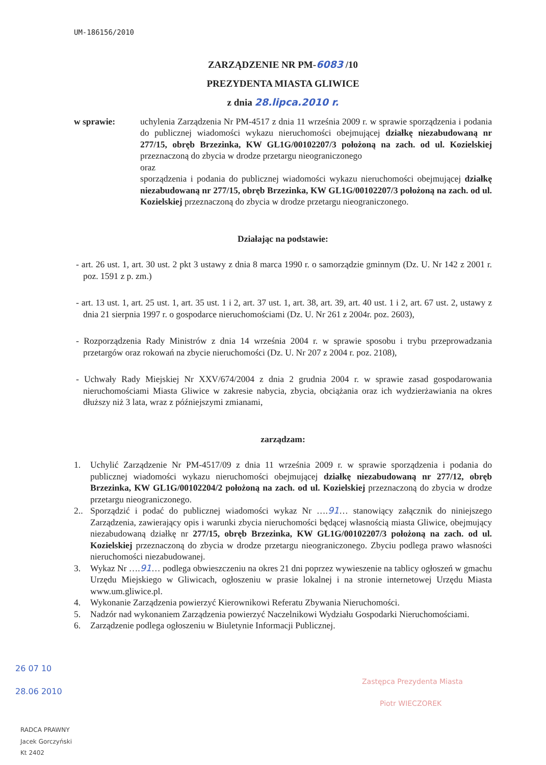UM-186156/2010
ZARZĄDZENIE NR PM-6083 /10
PREZYDENTA MIASTA GLIWICE
z dnia 28.lipca.2010 r.
w sprawie: uchylenia Zarządzenia Nr PM-4517 z dnia 11 września 2009 r. w sprawie sporządzenia i podania do publicznej wiadomości wykazu nieruchomości obejmującej działkę niezabudowaną nr 277/15, obręb Brzezinka, KW GL1G/00102207/3 położoną na zach. od ul. Kozielskiej przeznaczoną do zbycia w drodze przetargu nieograniczonego
oraz
sporządzenia i podania do publicznej wiadomości wykazu nieruchomości obejmującej działkę niezabudowaną nr 277/15, obręb Brzezinka, KW GL1G/00102207/3 położoną na zach. od ul. Kozielskiej przeznaczoną do zbycia w drodze przetargu nieograniczonego.
Działając na podstawie:
- art. 26 ust. 1, art. 30 ust. 2 pkt 3 ustawy z dnia 8 marca 1990 r. o samorządzie gminnym (Dz. U. Nr 142 z 2001 r. poz. 1591 z p. zm.)
- art. 13 ust. 1, art. 25 ust. 1, art. 35 ust. 1 i 2, art. 37 ust. 1, art. 38, art. 39, art. 40 ust. 1 i 2, art. 67 ust. 2, ustawy z dnia 21 sierpnia 1997 r. o gospodarce nieruchomościami (Dz. U. Nr 261 z 2004r. poz. 2603),
- Rozporządzenia Rady Ministrów z dnia 14 września 2004 r. w sprawie sposobu i trybu przeprowadzania przetargów oraz rokowań na zbycie nieruchomości (Dz. U. Nr 207 z 2004 r. poz. 2108),
- Uchwały Rady Miejskiej Nr XXV/674/2004 z dnia 2 grudnia 2004 r. w sprawie zasad gospodarowania nieruchomościami Miasta Gliwice w zakresie nabycia, zbycia, obciążania oraz ich wydzierżawiania na okres dłuższy niż 3 lata, wraz z późniejszymi zmianami,
zarządzam:
1. Uchylić Zarządzenie Nr PM-4517/09 z dnia 11 września 2009 r. w sprawie sporządzenia i podania do publicznej wiadomości wykazu nieruchomości obejmującej działkę niezabudowaną nr 277/12, obręb Brzezinka, KW GL1G/00102204/2 położoną na zach. od ul. Kozielskiej przeznaczoną do zbycia w drodze przetargu nieograniczonego.
2.. Sporządzić i podać do publicznej wiadomości wykaz Nr ….91… stanowiący załącznik do niniejszego Zarządzenia, zawierający opis i warunki zbycia nieruchomości będącej własnością miasta Gliwice, obejmujący niezabudowaną działkę nr 277/15, obręb Brzezinka, KW GL1G/00102207/3 położoną na zach. od ul. Kozielskiej przeznaczoną do zbycia w drodze przetargu nieograniczonego. Zbyciu podlega prawo własności nieruchomości niezabudowanej.
3. Wykaz Nr ….91… podlega obwieszczeniu na okres 21 dni poprzez wywieszenie na tablicy ogłoszeń w gmachu Urzędu Miejskiego w Gliwicach, ogłoszeniu w prasie lokalnej i na stronie internetowej Urzędu Miasta www.um.gliwice.pl.
4. Wykonanie Zarządzenia powierzyć Kierownikowi Referatu Zbywania Nieruchomości.
5. Nadzór nad wykonaniem Zarządzenia powierzyć Naczelnikowi Wydziału Gospodarki Nieruchomościami.
6. Zarządzenie podlega ogłoszeniu w Biuletynie Informacji Publicznej.
Zastępca Prezydenta Miasta
Piotr WIECZOREK
26 07 10
28.06 2010
RADCA PRAWNY
Jacek Gorczyński
Kt 2402